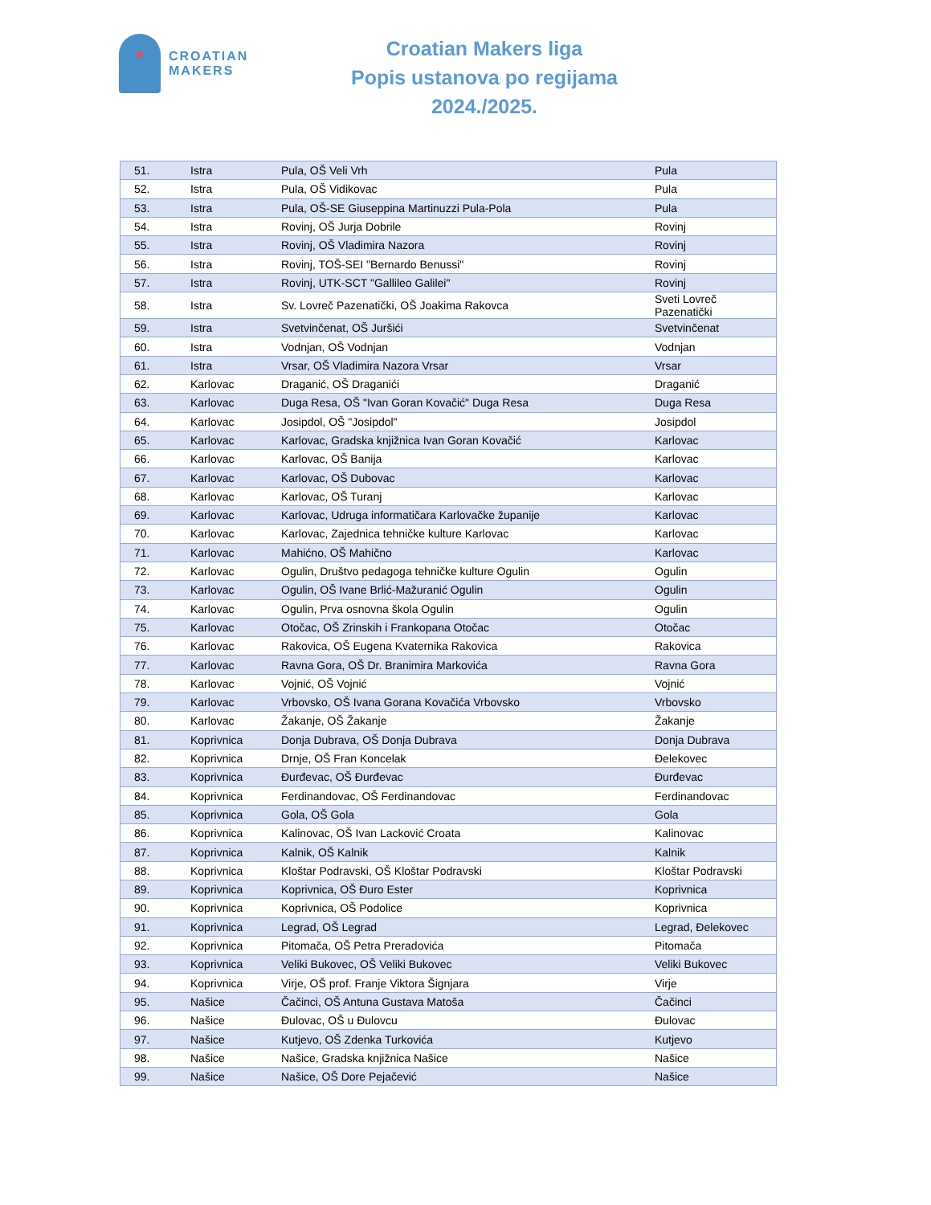CROATIAN
MAKERS
Croatian Makers liga
Popis ustanova po regijama
2024./2025.
| 51. | Istra | Pula, OŠ Veli Vrh | Pula |
| 52. | Istra | Pula, OŠ Vidikovac | Pula |
| 53. | Istra | Pula, OŠ-SE Giuseppina Martinuzzi Pula-Pola | Pula |
| 54. | Istra | Rovinj, OŠ Jurja Dobrile | Rovinj |
| 55. | Istra | Rovinj, OŠ Vladimira Nazora | Rovinj |
| 56. | Istra | Rovinj, TOŠ-SEI "Bernardo Benussi" | Rovinj |
| 57. | Istra | Rovinj, UTK-SCT "Gallileo Galilei" | Rovinj |
| 58. | Istra | Sv. Lovreč Pazenatički, OŠ Joakima Rakovca | Sveti Lovreč Pazenatički |
| 59. | Istra | Svetvinčenat, OŠ Juršići | Svetvinčenat |
| 60. | Istra | Vodnjan, OŠ Vodnjan | Vodnjan |
| 61. | Istra | Vrsar, OŠ Vladimira Nazora Vrsar | Vrsar |
| 62. | Karlovac | Draganić, OŠ Draganići | Draganić |
| 63. | Karlovac | Duga Resa, OŠ "Ivan Goran Kovačić" Duga Resa | Duga Resa |
| 64. | Karlovac | Josipdol, OŠ "Josipdol" | Josipdol |
| 65. | Karlovac | Karlovac, Gradska knjižnica Ivan Goran Kovačić | Karlovac |
| 66. | Karlovac | Karlovac, OŠ Banija | Karlovac |
| 67. | Karlovac | Karlovac, OŠ Dubovac | Karlovac |
| 68. | Karlovac | Karlovac, OŠ Turanj | Karlovac |
| 69. | Karlovac | Karlovac, Udruga informatičara Karlovačke županije | Karlovac |
| 70. | Karlovac | Karlovac, Zajednica tehničke kulture Karlovac | Karlovac |
| 71. | Karlovac | Mahićno, OŠ Mahično | Karlovac |
| 72. | Karlovac | Ogulin, Društvo pedagoga tehničke kulture Ogulin | Ogulin |
| 73. | Karlovac | Ogulin, OŠ Ivane Brlić-Mažuranić Ogulin | Ogulin |
| 74. | Karlovac | Ogulin, Prva osnovna škola Ogulin | Ogulin |
| 75. | Karlovac | Otočac, OŠ Zrinskih i Frankopana Otočac | Otočac |
| 76. | Karlovac | Rakovica, OŠ Eugena Kvaternika Rakovica | Rakovica |
| 77. | Karlovac | Ravna Gora, OŠ Dr. Branimira Markovića | Ravna Gora |
| 78. | Karlovac | Vojnić, OŠ Vojnić | Vojnić |
| 79. | Karlovac | Vrbovsko, OŠ Ivana Gorana Kovačića Vrbovsko | Vrbovsko |
| 80. | Karlovac | Žakanje, OŠ Žakanje | Žakanje |
| 81. | Koprivnica | Donja Dubrava, OŠ Donja Dubrava | Donja Dubrava |
| 82. | Koprivnica | Drnje, OŠ Fran Koncelak | Đelekovec |
| 83. | Koprivnica | Đurđevac, OŠ Đurđevac | Đurđevac |
| 84. | Koprivnica | Ferdinandovac, OŠ Ferdinandovac | Ferdinandovac |
| 85. | Koprivnica | Gola, OŠ Gola | Gola |
| 86. | Koprivnica | Kalinovac, OŠ Ivan Lacković Croata | Kalinovac |
| 87. | Koprivnica | Kalnik, OŠ Kalnik | Kalnik |
| 88. | Koprivnica | Kloštar Podravski, OŠ Kloštar Podravski | Kloštar Podravski |
| 89. | Koprivnica | Koprivnica, OŠ Đuro Ester | Koprivnica |
| 90. | Koprivnica | Koprivnica, OŠ Podolice | Koprivnica |
| 91. | Koprivnica | Legrad, OŠ Legrad | Legrad, Đelekovec |
| 92. | Koprivnica | Pitomača, OŠ Petra Preradovića | Pitomača |
| 93. | Koprivnica | Veliki Bukovec, OŠ Veliki Bukovec | Veliki Bukovec |
| 94. | Koprivnica | Virje, OŠ prof. Franje Viktora Šignjara | Virje |
| 95. | Našice | Čačinci, OŠ Antuna Gustava Matoša | Čačinci |
| 96. | Našice | Đulovac, OŠ u Đulovcu | Đulovac |
| 97. | Našice | Kutjevo, OŠ Zdenka Turkovića | Kutjevo |
| 98. | Našice | Našice, Gradska knjižnica Našice | Našice |
| 99. | Našice | Našice, OŠ Dore Pejačević | Našice |